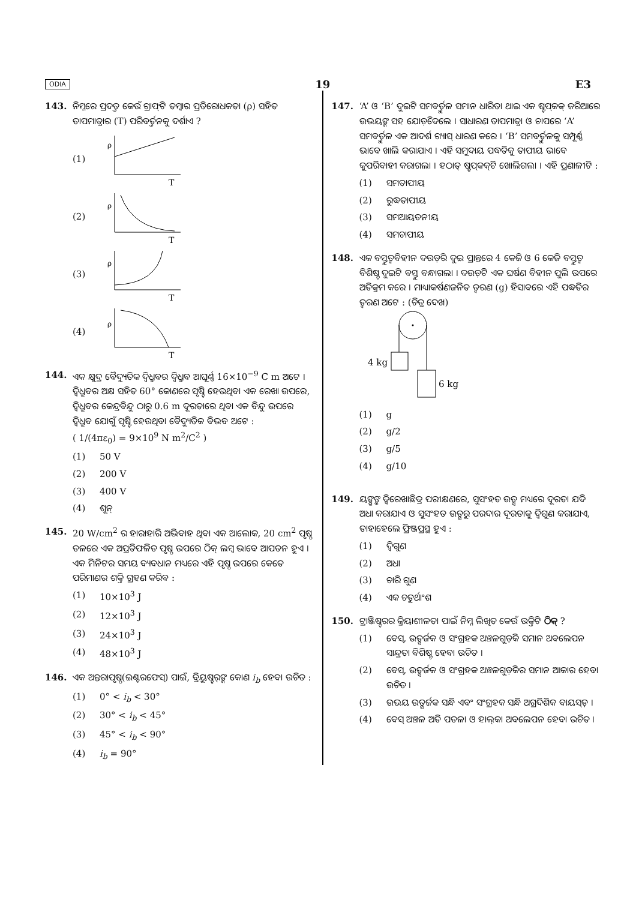ODIA 19 E3
143. ନିମ୍ନରେ ପ୍ରଦତ୍ତ କେଉଁ ଗ୍ରାଫ୍‌ଟି ତମ୍ବାର ପ୍ରତିରୋଧକତା (ρ) ସହିତ ତାପମାତ୍ରାର (T) ପରିବର୍ତ୍ତନକୁ ଦର୍ଶାଏ ?
(1)
ρ
T
(2)
ρ
T
(3)
ρ
T
(4)
ρ
T
144. ଏକ କ୍ଷୁଦ୍ର ବୈଦ୍ୟୁତିକ ଦ୍ୱିଧ୍ରୁବର ଦ୍ୱିଧ୍ରୁବ ଆଘୂର୍ଣ୍ଣ 16×10<sup>−9</sup> C m ଅଟେ । ଦ୍ୱିଧ୍ରୁବର ଅକ୍ଷ ସହିତ 60° କୋଣରେ ସୃଷ୍ଟି ହେଉଥିବା ଏକ ରେଖା ଉପରେ, ଦ୍ୱିଧ୍ରୁବର କେନ୍ଦ୍ରବିନ୍ଦୁ ଠାରୁ 0.6 m ଦୂରତାରେ ଥିବା ଏକ ବିନ୍ଦୁ ଉପରେ ଦ୍ୱିଧ୍ରୁବ ଯୋଗୁଁ ସୃଷ୍ଟି ହେଉଥିବା ବୈଦ୍ୟୁତିକ ବିଭବ ଅଟେ :
( 1/(4πε<sub>0</sub>) = 9×10<sup>9</sup> N m<sup>2</sup>/C<sup>2</sup> )
(1) 50 V
(2) 200 V
(3) 400 V
(4) ଶୂନ୍
145. 20 W/cm<sup>2</sup> ର ହାରାହାରି ଅଭିବାହ ଥିବା ଏକ ଆଲୋକ, 20 cm<sup>2</sup> ପୃଷ୍ଠ ତଳରେ ଏକ ଅପ୍ରତିଫଳିତ ପୃଷ୍ଠ ଉପରେ ଠିକ୍ ଲମ୍ବ ଭାବେ ଆପତନ ହୁଏ । ଏକ ମିନିଟର ସମୟ ବ୍ୟବଧାନ ମଧ୍ୟରେ ଏହି ପୃଷ୍ଠ ଉପରେ କେତେ ପରିମାଣର ଶକ୍ତି ଗ୍ରହଣ କରିବ :
(1) 10×10<sup>3</sup> J
(2) 12×10<sup>3</sup> J
(3) 24×10<sup>3</sup> J
(4) 48×10<sup>3</sup> J
146. ଏକ ଅନ୍ତରାପୃଷ୍ଠ(ଇଣ୍ଟରଫେସ୍) ପାଇଁ, ବ୍ରିୟୁଷ୍ଟର୍‌ଙ୍କ କୋଣ i<sub>b</sub> ହେବା ଉଚିତ :
(1) 0° < i<sub>b</sub> < 30°
(2) 30° < i<sub>b</sub> < 45°
(3) 45° < i<sub>b</sub> < 90°
(4) i<sub>b</sub> = 90°
147. ‘A’ ଓ ‘B’ ଦୁଇଟି ସମବର୍ତ୍ତୁଳ ସମାନ ଧାରିତା ଥାଇ ଏକ ଷ୍ଟପ୍‌କକ୍ ଜରିଆରେ ଉଭୟଙ୍କ ସହ ଯୋଡ଼ିଦେଲେ । ସାଧାରଣ ତାପମାତ୍ରା ଓ ଚାପରେ ‘A’ ସମବର୍ତ୍ତୁଳ ଏକ ଆଦର୍ଶ ଗ୍ୟାସ୍ ଧାରଣ କରେ । ‘B’ ସମବର୍ତ୍ତୁଳକୁ ସମ୍ପୂର୍ଣ୍ଣ ଭାବେ ଖାଲି କରାଯାଏ । ଏହି ସମୁଦାୟ ପଦ୍ଧତିକୁ ତାପୀୟ ଭାବେ କୁପରିବାହୀ କରାଗଲା । ହଠାତ୍ ଷ୍ଟପ୍‌କକ୍‌ଟି ଖୋଲିଗଲା । ଏହି ପ୍ରଣାଳୀଟି :
(1) ସମତାପୀୟ
(2) ରୁଦ୍ଧତାପୀୟ
(3) ସମଆୟତନୀୟ
(4) ସମଚାପୀୟ
148. ଏକ ବସ୍ତୁତ୍ୱବିହୀନ ଦଉଡ଼ିର ଦୁଇ ପ୍ରାନ୍ତରେ 4 କେଜି ଓ 6 କେଜି ବସ୍ତୁତ୍ୱ ବିଶିଷ୍ଟ ଦୁଇଟି ବସ୍ତୁ ବନ୍ଧାଗଲା । ଦଉଡ଼ିଟି ଏକ ଘର୍ଷଣ ବିହୀନ ପୁଲି ଉପରେ ଅତିକ୍ରମ କରେ । ମାଧ୍ୟାକର୍ଷଣଜନିତ ତ୍ୱରଣ (g) ହିସାବରେ ଏହି ପଦ୍ଧତିର ତ୍ୱରଣ ଅଟେ : (ଚିତ୍ର ଦେଖ)
4 kg
6 kg
(1) g
(2) g/2
(3) g/5
(4) g/10
149. ୟଙ୍ଗଙ୍କ ଦ୍ୱିରେଖାଛିଦ୍ର ପରୀକ୍ଷଣରେ, ସୁସଂହତ ଉତ୍ସ ମଧ୍ୟରେ ଦୂରତା ଯଦି ଅଧା କରାଯାଏ ଓ ସୁସଂହତ ଉତ୍ସରୁ ପରଦାର ଦୂରତାକୁ ଦ୍ୱିଗୁଣ କରାଯାଏ, ତାହାହେଲେ ଫ୍ରିଞ୍ଜପ୍ରସ୍ଥ ହୁଏ :
(1) ଦ୍ୱିଗୁଣ
(2) ଅଧା
(3) ଚାରି ଗୁଣ
(4) ଏକ ଚତୁର୍ଥାଂଶ
150. ଟ୍ରାଞ୍ଜିଷ୍ଟରର କ୍ରିୟାଶୀଳତା ପାଇଁ ନିମ୍ନ ଲିଖିତ କେଉଁ ଉକ୍ତିଟି ଠିକ୍ ?
(1) ବେସ୍, ଉତ୍ସର୍ଜକ ଓ ସଂଗ୍ରହକ ଅଞ୍ଚଳଗୁଡ଼ିକ ସମାନ ଅବଲେପନ ସାନ୍ଦ୍ରତା ବିଶିଷ୍ଟ ହେବା ଉଚିତ ।
(2) ବେସ୍, ଉତ୍ସର୍ଜକ ଓ ସଂଗ୍ରହକ ଅଞ୍ଚଳଗୁଡ଼ିକର ସମାନ ଆକାର ହେବା ଉଚିତ ।
(3) ଉଭୟ ଉତ୍ସର୍ଜକ ସନ୍ଧି ଏବଂ ସଂଗ୍ରହକ ସନ୍ଧି ଅଗ୍ରଦିଶିକ ବାୟସ୍ଡ଼ ।
(4) ବେସ୍ ଅଞ୍ଚଳ ଅତି ପତଳା ଓ ହାଲ୍‌କା ଅବଲେପନ ହେବା ଉଚିତ ।